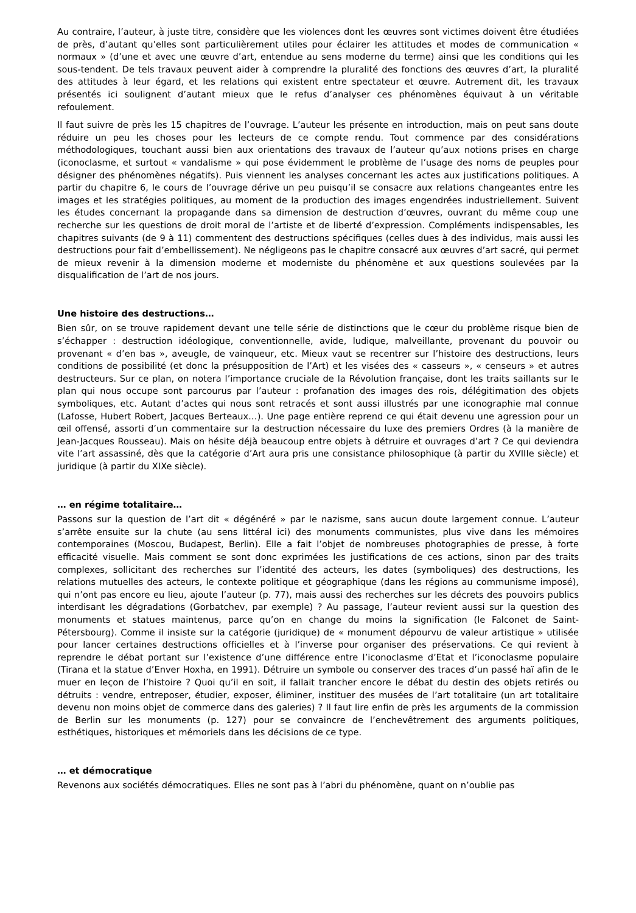Au contraire, l’auteur, à juste titre, considère que les violences dont les œuvres sont victimes doivent être étudiées de près, d’autant qu’elles sont particulièrement utiles pour éclairer les attitudes et modes de communication « normaux » (d’une et avec une œuvre d’art, entendue au sens moderne du terme) ainsi que les conditions qui les sous-tendent. De tels travaux peuvent aider à comprendre la pluralité des fonctions des œuvres d’art, la pluralité des attitudes à leur égard, et les relations qui existent entre spectateur et œuvre. Autrement dit, les travaux présentés ici soulignent d’autant mieux que le refus d’analyser ces phénomènes équivaut à un véritable refoulement.
Il faut suivre de près les 15 chapitres de l’ouvrage. L’auteur les présente en introduction, mais on peut sans doute réduire un peu les choses pour les lecteurs de ce compte rendu. Tout commence par des considérations méthodologiques, touchant aussi bien aux orientations des travaux de l’auteur qu’aux notions prises en charge (iconoclasme, et surtout « vandalisme » qui pose évidemment le problème de l’usage des noms de peuples pour désigner des phénomènes négatifs). Puis viennent les analyses concernant les actes aux justifications politiques. A partir du chapitre 6, le cours de l’ouvrage dérive un peu puisqu’il se consacre aux relations changeantes entre les images et les stratégies politiques, au moment de la production des images engendrées industriellement. Suivent les études concernant la propagande dans sa dimension de destruction d’œuvres, ouvrant du même coup une recherche sur les questions de droit moral de l’artiste et de liberté d’expression. Compléments indispensables, les chapitres suivants (de 9 à 11) commentent des destructions spécifiques (celles dues à des individus, mais aussi les destructions pour fait d’embellissement). Ne négligeons pas le chapitre consacré aux œuvres d’art sacré, qui permet de mieux revenir à la dimension moderne et moderniste du phénomène et aux questions soulevées par la disqualification de l’art de nos jours.
Une histoire des destructions…
Bien sûr, on se trouve rapidement devant une telle série de distinctions que le cœur du problème risque bien de s’échapper : destruction idéologique, conventionnelle, avide, ludique, malveillante, provenant du pouvoir ou provenant « d’en bas », aveugle, de vainqueur, etc. Mieux vaut se recentrer sur l’histoire des destructions, leurs conditions de possibilité (et donc la présupposition de l’Art) et les visées des « casseurs », « censeurs » et autres destructeurs. Sur ce plan, on notera l’importance cruciale de la Révolution française, dont les traits saillants sur le plan qui nous occupe sont parcourus par l’auteur : profanation des images des rois, délégitimation des objets symboliques, etc. Autant d’actes qui nous sont retracés et sont aussi illustrés par une iconographie mal connue (Lafosse, Hubert Robert, Jacques Berteaux…). Une page entière reprend ce qui était devenu une agression pour un œil offensé, assorti d’un commentaire sur la destruction nécessaire du luxe des premiers Ordres (à la manière de Jean-Jacques Rousseau). Mais on hésite déjà beaucoup entre objets à détruire et ouvrages d’art ? Ce qui deviendra vite l’art assassiné, dès que la catégorie d’Art aura pris une consistance philosophique (à partir du XVIIIe siècle) et juridique (à partir du XIXe siècle).
… en régime totalitaire…
Passons sur la question de l’art dit « dégénéré » par le nazisme, sans aucun doute largement connue. L’auteur s’arrête ensuite sur la chute (au sens littéral ici) des monuments communistes, plus vive dans les mémoires contemporaines (Moscou, Budapest, Berlin). Elle a fait l’objet de nombreuses photographies de presse, à forte efficacité visuelle. Mais comment se sont donc exprimées les justifications de ces actions, sinon par des traits complexes, sollicitant des recherches sur l’identité des acteurs, les dates (symboliques) des destructions, les relations mutuelles des acteurs, le contexte politique et géographique (dans les régions au communisme imposé), qui n’ont pas encore eu lieu, ajoute l’auteur (p. 77), mais aussi des recherches sur les décrets des pouvoirs publics interdisant les dégradations (Gorbatchev, par exemple) ? Au passage, l’auteur revient aussi sur la question des monuments et statues maintenus, parce qu’on en change du moins la signification (le Falconet de Saint-Pétersbourg). Comme il insiste sur la catégorie (juridique) de « monument dépourvu de valeur artistique » utilisée pour lancer certaines destructions officielles et à l’inverse pour organiser des préservations. Ce qui revient à reprendre le débat portant sur l’existence d’une différence entre l’iconoclasme d’Etat et l’iconoclasme populaire (Tirana et la statue d’Enver Hoxha, en 1991). Détruire un symbole ou conserver des traces d’un passé haï afin de le muer en leçon de l’histoire ? Quoi qu’il en soit, il fallait trancher encore le débat du destin des objets retirés ou détruits : vendre, entreposer, étudier, exposer, éliminer, instituer des musées de l’art totalitaire (un art totalitaire devenu non moins objet de commerce dans des galeries) ? Il faut lire enfin de près les arguments de la commission de Berlin sur les monuments (p. 127) pour se convaincre de l’enchevêtrement des arguments politiques, esthétiques, historiques et mémoriels dans les décisions de ce type.
… et démocratique
Revenons aux sociétés démocratiques. Elles ne sont pas à l’abri du phénomène, quant on n’oublie pas